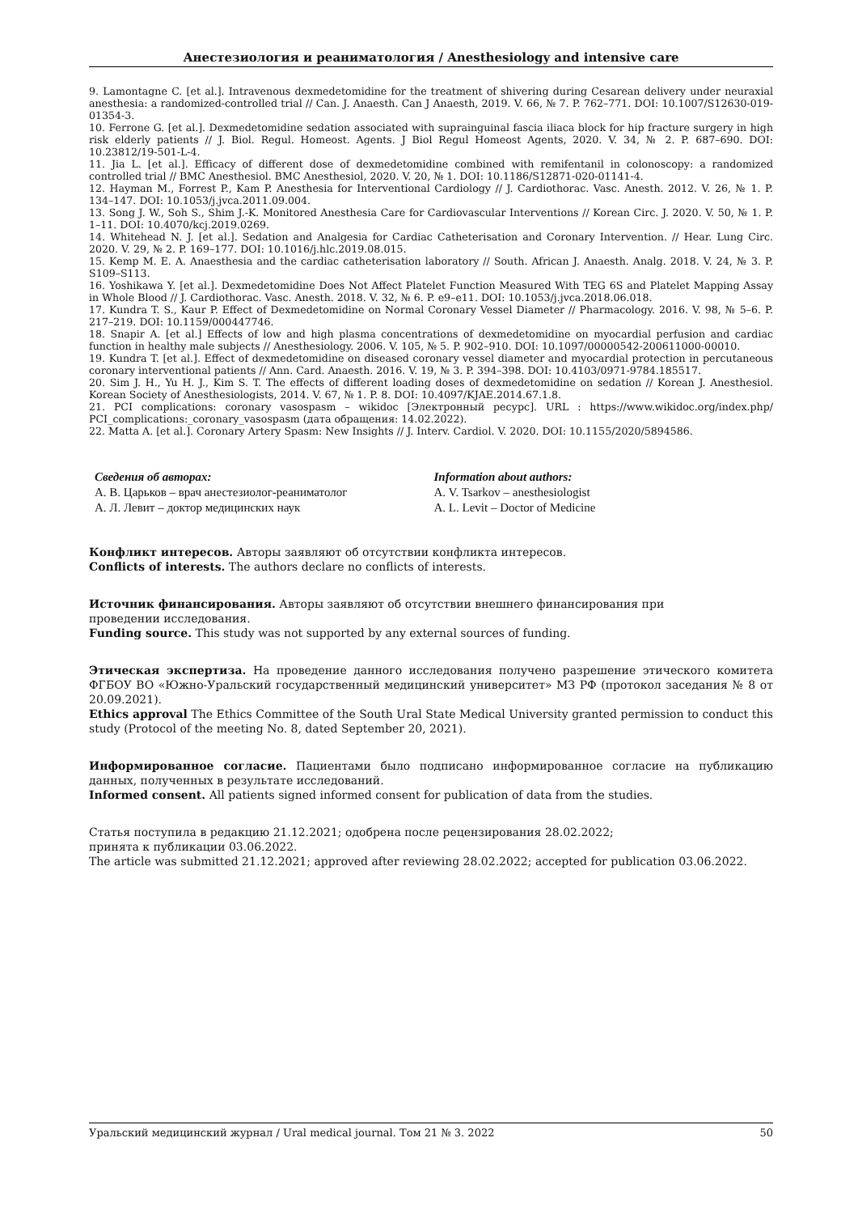Анестезиология и реаниматология / Anesthesiology and intensive care
9. Lamontagne C. [et al.]. Intravenous dexmedetomidine for the treatment of shivering during Cesarean delivery under neuraxial anesthesia: a randomized-controlled trial // Can. J. Anaesth. Can J Anaesth, 2019. V. 66, № 7. P. 762–771. DOI: 10.1007/S12630-019-01354-3.
10. Ferrone G. [et al.]. Dexmedetomidine sedation associated with suprainguinal fascia iliaca block for hip fracture surgery in high risk elderly patients // J. Biol. Regul. Homeost. Agents. J Biol Regul Homeost Agents, 2020. V. 34, № 2. P. 687–690. DOI: 10.23812/19-501-L-4.
11. Jia L. [et al.]. Efficacy of different dose of dexmedetomidine combined with remifentanil in colonoscopy: a randomized controlled trial // BMC Anesthesiol. BMC Anesthesiol, 2020. V. 20, № 1. DOI: 10.1186/S12871-020-01141-4.
12. Hayman M., Forrest P., Kam P. Anesthesia for Interventional Cardiology // J. Cardiothorac. Vasc. Anesth. 2012. V. 26, № 1. P. 134–147. DOI: 10.1053/j.jvca.2011.09.004.
13. Song J. W., Soh S., Shim J.-K. Monitored Anesthesia Care for Cardiovascular Interventions // Korean Circ. J. 2020. V. 50, № 1. P. 1–11. DOI: 10.4070/kcj.2019.0269.
14. Whitehead N. J. [et al.]. Sedation and Analgesia for Cardiac Catheterisation and Coronary Intervention. // Hear. Lung Circ. 2020. V. 29, № 2. P. 169–177. DOI: 10.1016/j.hlc.2019.08.015.
15. Kemp M. E. A. Anaesthesia and the cardiac catheterisation laboratory // South. African J. Anaesth. Analg. 2018. V. 24, № 3. P. S109–S113.
16. Yoshikawa Y. [et al.]. Dexmedetomidine Does Not Affect Platelet Function Measured With TEG 6S and Platelet Mapping Assay in Whole Blood // J. Cardiothorac. Vasc. Anesth. 2018. V. 32, № 6. P. e9–e11. DOI: 10.1053/j.jvca.2018.06.018.
17. Kundra T. S., Kaur P. Effect of Dexmedetomidine on Normal Coronary Vessel Diameter // Pharmacology. 2016. V. 98, № 5–6. P. 217–219. DOI: 10.1159/000447746.
18. Snapir A. [et al.] Effects of low and high plasma concentrations of dexmedetomidine on myocardial perfusion and cardiac function in healthy male subjects // Anesthesiology. 2006. V. 105, № 5. P. 902–910. DOI: 10.1097/00000542-200611000-00010.
19. Kundra T. [et al.]. Effect of dexmedetomidine on diseased coronary vessel diameter and myocardial protection in percutaneous coronary interventional patients // Ann. Card. Anaesth. 2016. V. 19, № 3. P. 394–398. DOI: 10.4103/0971-9784.185517.
20. Sim J. H., Yu H. J., Kim S. T. The effects of different loading doses of dexmedetomidine on sedation // Korean J. Anesthesiol. Korean Society of Anesthesiologists, 2014. V. 67, № 1. P. 8. DOI: 10.4097/KJAE.2014.67.1.8.
21. PCI complications: coronary vasospasm – wikidoc [Электронный ресурс]. URL : https://www.wikidoc.org/index.php/ PCI_complications:_coronary_vasospasm (дата обращения: 14.02.2022).
22. Matta A. [et al.]. Coronary Artery Spasm: New Insights // J. Interv. Cardiol. V. 2020. DOI: 10.1155/2020/5894586.
Сведения об авторах:
А. В. Царьков – врач анестезиолог-реаниматолог
А. Л. Левит – доктор медицинских наук
Information about authors:
A. V. Tsarkov – anesthesiologist
A. L. Levit – Doctor of Medicine
Конфликт интересов. Авторы заявляют об отсутствии конфликта интересов.
Conflicts of interests. The authors declare no conflicts of interests.
Источник финансирования. Авторы заявляют об отсутствии внешнего финансирования при
проведении исследования.
Funding source. This study was not supported by any external sources of funding.
Этическая экспертиза. На проведение данного исследования получено разрешение этического комитета ФГБОУ ВО «Южно-Уральский государственный медицинский университет» МЗ РФ (протокол заседания № 8 от 20.09.2021).
Ethics approval The Ethics Committee of the South Ural State Medical University granted permission to conduct this study (Protocol of the meeting No. 8, dated September 20, 2021).
Информированное согласие. Пациентами было подписано информированное согласие на публикацию данных, полученных в результате исследований.
Informed consent. All patients signed informed consent for publication of data from the studies.
Статья поступила в редакцию 21.12.2021; одобрена после рецензирования 28.02.2022;
принята к публикации 03.06.2022.
The article was submitted 21.12.2021; approved after reviewing 28.02.2022; accepted for publication 03.06.2022.
Уральский медицинский журнал / Ural medical journal. Том 21 № 3. 2022 50